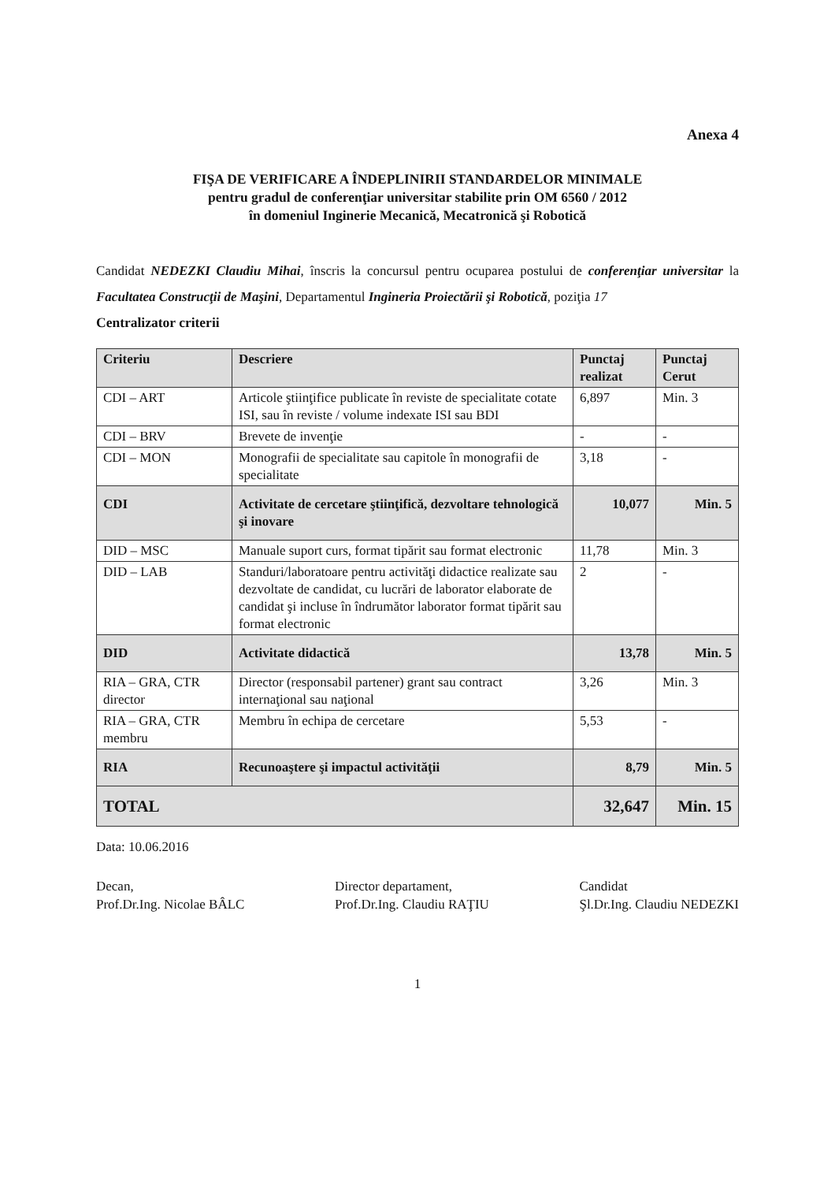Anexa 4
FIŞA DE VERIFICARE A ÎNDEPLINIRII STANDARDELOR MINIMALE
pentru gradul de conferenţiar universitar stabilite prin OM 6560 / 2012
în domeniul Inginerie Mecanică, Mecatronică şi Robotică
Candidat NEDEZKI Claudiu Mihai, înscris la concursul pentru ocuparea postului de conferenţiar universitar la Facultatea Construcţii de Maşini, Departamentul Ingineria Proiectării şi Robotică, poziţia 17
Centralizator criterii
| Criteriu | Descriere | Punctaj realizat | Punctaj Cerut |
| --- | --- | --- | --- |
| CDI – ART | Articole ştiinţifice publicate în reviste de specialitate cotate ISI, sau în reviste / volume indexate ISI sau BDI | 6,897 | Min. 3 |
| CDI – BRV | Brevete de invenţie | - | - |
| CDI – MON | Monografii de specialitate sau capitole în monografii de specialitate | 3,18 | - |
| CDI | Activitate de cercetare ştiinţifică, dezvoltare tehnologică şi inovare | 10,077 | Min. 5 |
| DID – MSC | Manuale suport curs, format tipărit sau format electronic | 11,78 | Min. 3 |
| DID – LAB | Standuri/laboratoare pentru activităţi didactice realizate sau dezvoltate de candidat, cu lucrări de laborator elaborate de candidat şi incluse în îndrumător laborator format tipărit sau format electronic | 2 | - |
| DID | Activitate didactică | 13,78 | Min. 5 |
| RIA – GRA, CTR director | Director (responsabil partener) grant sau contract internaţional sau naţional | 3,26 | Min. 3 |
| RIA – GRA, CTR membru | Membru în echipa de cercetare | 5,53 | - |
| RIA | Recunoaştere şi impactul activităţii | 8,79 | Min. 5 |
| TOTAL | | 32,647 | Min. 15 |
Data: 10.06.2016
Decan,
Prof.Dr.Ing. Nicolae BÂLC
Director departament,
Prof.Dr.Ing. Claudiu RAŢIU
Candidat
Şl.Dr.Ing. Claudiu NEDEZKI
1